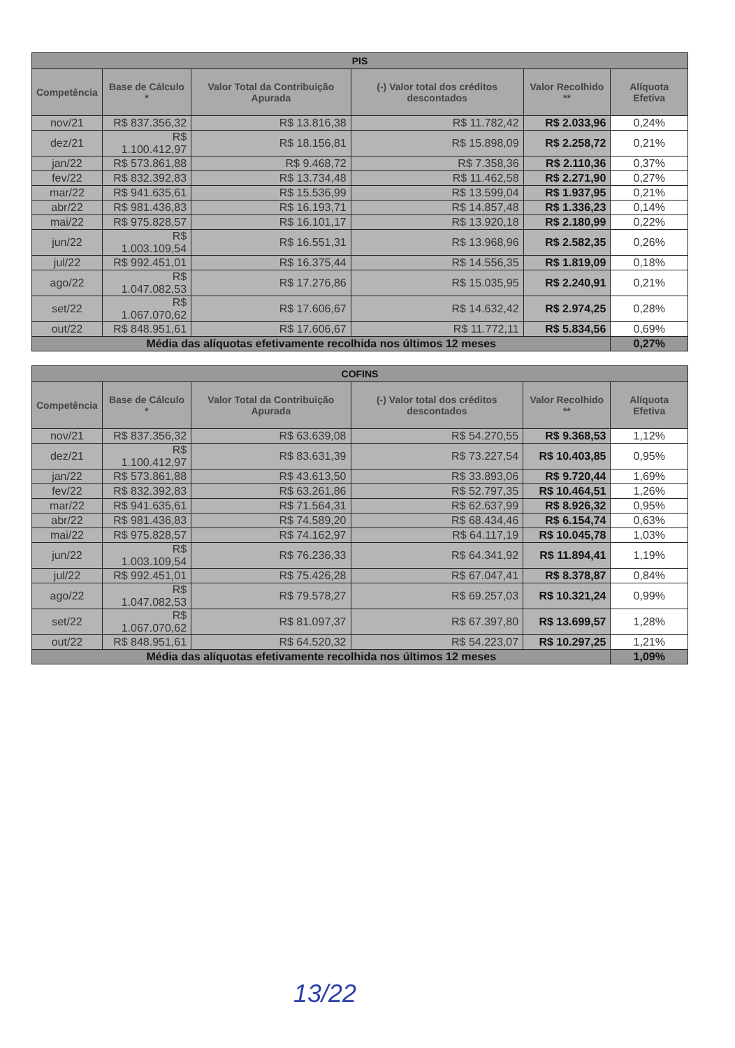| PIS | | | | | |
| --- | --- | --- | --- | --- | --- |
| Competência | Base de Cálculo * | Valor Total da Contribuição Apurada | (-) Valor total dos créditos descontados | Valor Recolhido ** | Alíquota Efetiva |
| nov/21 | R$ 837.356,32 | R$ 13.816,38 | R$ 11.782,42 | R$ 2.033,96 | 0,24% |
| dez/21 | R$ 1.100.412,97 | R$ 18.156,81 | R$ 15.898,09 | R$ 2.258,72 | 0,21% |
| jan/22 | R$ 573.861,88 | R$ 9.468,72 | R$ 7.358,36 | R$ 2.110,36 | 0,37% |
| fev/22 | R$ 832.392,83 | R$ 13.734,48 | R$ 11.462,58 | R$ 2.271,90 | 0,27% |
| mar/22 | R$ 941.635,61 | R$ 15.536,99 | R$ 13.599,04 | R$ 1.937,95 | 0,21% |
| abr/22 | R$ 981.436,83 | R$ 16.193,71 | R$ 14.857,48 | R$ 1.336,23 | 0,14% |
| mai/22 | R$ 975.828,57 | R$ 16.101,17 | R$ 13.920,18 | R$ 2.180,99 | 0,22% |
| jun/22 | R$ 1.003.109,54 | R$ 16.551,31 | R$ 13.968,96 | R$ 2.582,35 | 0,26% |
| jul/22 | R$ 992.451,01 | R$ 16.375,44 | R$ 14.556,35 | R$ 1.819,09 | 0,18% |
| ago/22 | R$ 1.047.082,53 | R$ 17.276,86 | R$ 15.035,95 | R$ 2.240,91 | 0,21% |
| set/22 | R$ 1.067.070,62 | R$ 17.606,67 | R$ 14.632,42 | R$ 2.974,25 | 0,28% |
| out/22 | R$ 848.951,61 | R$ 17.606,67 | R$ 11.772,11 | R$ 5.834,56 | 0,69% |
| Média das alíquotas efetivamente recolhida nos últimos 12 meses | | | | | 0,27% |
| COFINS | | | | | |
| --- | --- | --- | --- | --- | --- |
| Competência | Base de Cálculo * | Valor Total da Contribuição Apurada | (-) Valor total dos créditos descontados | Valor Recolhido ** | Alíquota Efetiva |
| nov/21 | R$ 837.356,32 | R$ 63.639,08 | R$ 54.270,55 | R$ 9.368,53 | 1,12% |
| dez/21 | R$ 1.100.412,97 | R$ 83.631,39 | R$ 73.227,54 | R$ 10.403,85 | 0,95% |
| jan/22 | R$ 573.861,88 | R$ 43.613,50 | R$ 33.893,06 | R$ 9.720,44 | 1,69% |
| fev/22 | R$ 832.392,83 | R$ 63.261,86 | R$ 52.797,35 | R$ 10.464,51 | 1,26% |
| mar/22 | R$ 941.635,61 | R$ 71.564,31 | R$ 62.637,99 | R$ 8.926,32 | 0,95% |
| abr/22 | R$ 981.436,83 | R$ 74.589,20 | R$ 68.434,46 | R$ 6.154,74 | 0,63% |
| mai/22 | R$ 975.828,57 | R$ 74.162,97 | R$ 64.117,19 | R$ 10.045,78 | 1,03% |
| jun/22 | R$ 1.003.109,54 | R$ 76.236,33 | R$ 64.341,92 | R$ 11.894,41 | 1,19% |
| jul/22 | R$ 992.451,01 | R$ 75.426,28 | R$ 67.047,41 | R$ 8.378,87 | 0,84% |
| ago/22 | R$ 1.047.082,53 | R$ 79.578,27 | R$ 69.257,03 | R$ 10.321,24 | 0,99% |
| set/22 | R$ 1.067.070,62 | R$ 81.097,37 | R$ 67.397,80 | R$ 13.699,57 | 1,28% |
| out/22 | R$ 848.951,61 | R$ 64.520,32 | R$ 54.223,07 | R$ 10.297,25 | 1,21% |
| Média das alíquotas efetivamente recolhida nos últimos 12 meses | | | | | 1,09% |
13/22